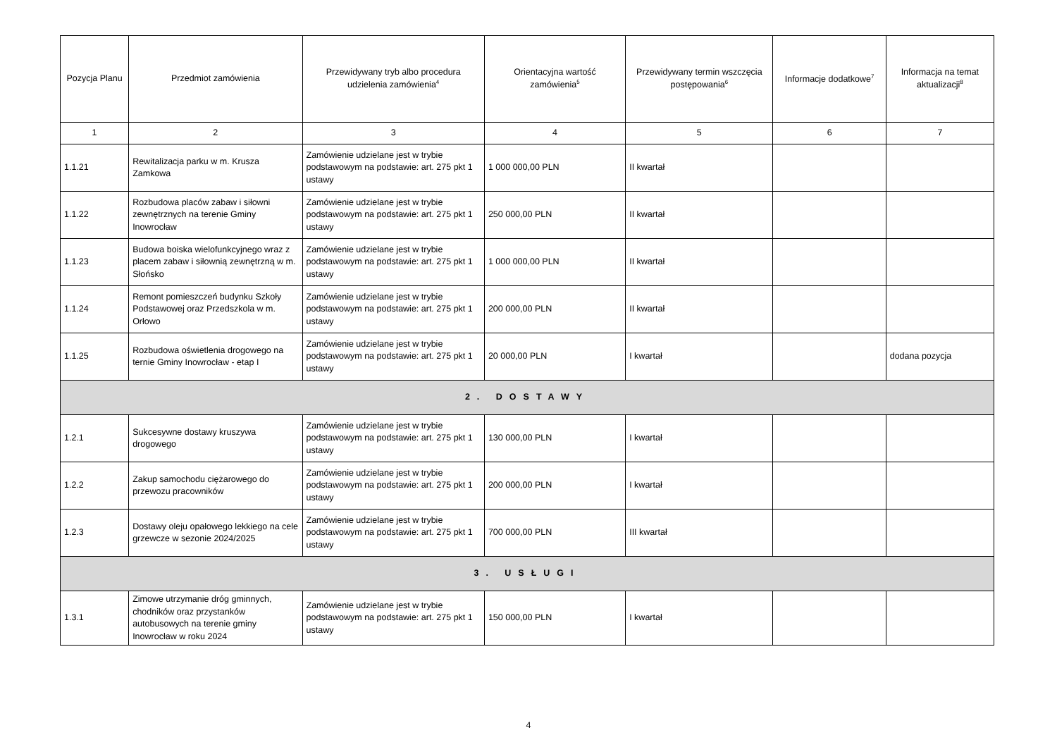| Pozycja Planu | Przedmiot zamówienia | Przewidywany tryb albo procedura udzielenia zamówienia<sup>4</sup> | Orientacyjna wartość zamówienia<sup>5</sup> | Przewidywany termin wszczęcia postępowania<sup>6</sup> | Informacje dodatkowe<sup>7</sup> | Informacja na temat aktualizacji<sup>8</sup> |
| --- | --- | --- | --- | --- | --- | --- |
| 1 | 2 | 3 | 4 | 5 | 6 | 7 |
| 1.1.21 | Rewitalizacja parku w m. Krusza Zamkowa | Zamówienie udzielane jest w trybie podstawowym na podstawie: art. 275 pkt 1 ustawy | 1 000 000,00 PLN | II kwartał | | |
| 1.1.22 | Rozbudowa placów zabaw i siłowni zewnętrznych na terenie Gminy Inowrocław | Zamówienie udzielane jest w trybie podstawowym na podstawie: art. 275 pkt 1 ustawy | 250 000,00 PLN | II kwartał | | |
| 1.1.23 | Budowa boiska wielofunkcyjnego wraz z placem zabaw i siłownią zewnętrzną w m. Słońsko | Zamówienie udzielane jest w trybie podstawowym na podstawie: art. 275 pkt 1 ustawy | 1 000 000,00 PLN | II kwartał | | |
| 1.1.24 | Remont pomieszczeń budynku Szkoły Podstawowej oraz Przedszkola w m. Orłowo | Zamówienie udzielane jest w trybie podstawowym na podstawie: art. 275 pkt 1 ustawy | 200 000,00 PLN | II kwartał | | |
| 1.1.25 | Rozbudowa oświetlenia drogowego na ternie Gminy Inowrocław - etap I | Zamówienie udzielane jest w trybie podstawowym na podstawie: art. 275 pkt 1 ustawy | 20 000,00 PLN | I kwartał | | dodana pozycja |
| 2. DOSTAWY | | | | | | |
| 1.2.1 | Sukcesywne dostawy kruszywa drogowego | Zamówienie udzielane jest w trybie podstawowym na podstawie: art. 275 pkt 1 ustawy | 130 000,00 PLN | I kwartał | | |
| 1.2.2 | Zakup samochodu ciężarowego do przewozu pracowników | Zamówienie udzielane jest w trybie podstawowym na podstawie: art. 275 pkt 1 ustawy | 200 000,00 PLN | I kwartał | | |
| 1.2.3 | Dostawy oleju opałowego lekkiego na cele grzewcze w sezonie 2024/2025 | Zamówienie udzielane jest w trybie podstawowym na podstawie: art. 275 pkt 1 ustawy | 700 000,00 PLN | III kwartał | | |
| 3. USŁUGI | | | | | | |
| 1.3.1 | Zimowe utrzymanie dróg gminnych, chodników oraz przystanków autobusowych na terenie gminy Inowrocław w roku 2024 | Zamówienie udzielane jest w trybie podstawowym na podstawie: art. 275 pkt 1 ustawy | 150 000,00 PLN | I kwartał | | |
4